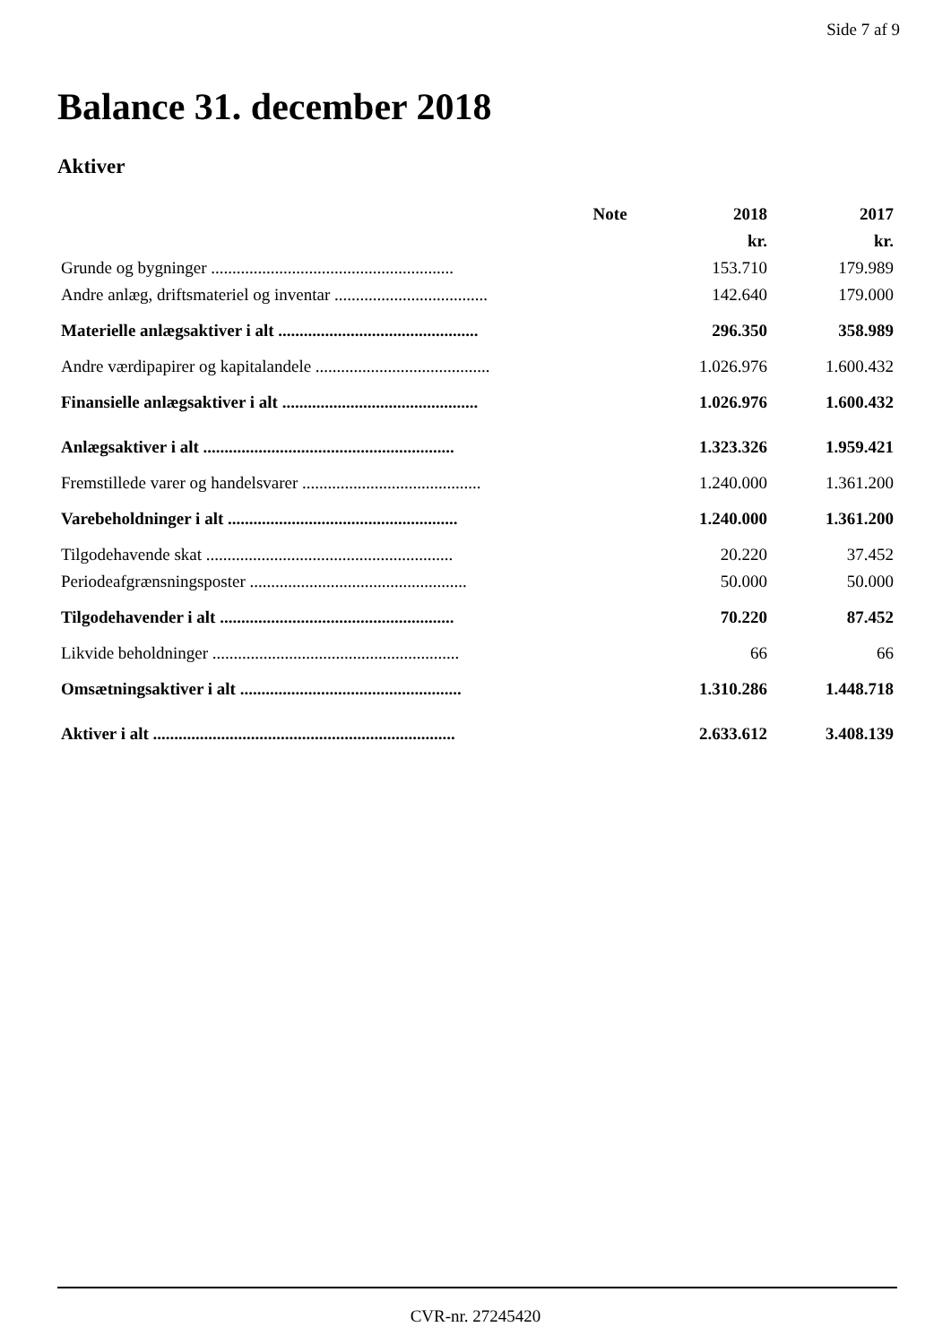Side 7 af 9
Balance 31. december 2018
Aktiver
| | Note | 2018 | 2017 |
| --- | --- | --- | --- |
| | | kr. | kr. |
| Grunde og bygninger ......................................................... | | 153.710 | 179.989 |
| Andre anlæg, driftsmateriel og inventar .................................... | | 142.640 | 179.000 |
| Materielle anlægsaktiver i alt ............................................... | | 296.350 | 358.989 |
| Andre værdipapirer og kapitalandele ......................................... | | 1.026.976 | 1.600.432 |
| Finansielle anlægsaktiver i alt .............................................. | | 1.026.976 | 1.600.432 |
| Anlægsaktiver i alt ........................................................... | | 1.323.326 | 1.959.421 |
| Fremstillede varer og handelsvarer .......................................... | | 1.240.000 | 1.361.200 |
| Varebeholdninger i alt ...................................................... | | 1.240.000 | 1.361.200 |
| Tilgodehavende skat .......................................................... | | 20.220 | 37.452 |
| Periodeafgrænsningsposter ................................................... | | 50.000 | 50.000 |
| Tilgodehavender i alt ....................................................... | | 70.220 | 87.452 |
| Likvide beholdninger .......................................................... | | 66 | 66 |
| Omsætningsaktiver i alt .................................................... | | 1.310.286 | 1.448.718 |
| Aktiver i alt ....................................................................... | | 2.633.612 | 3.408.139 |
CVR-nr. 27245420